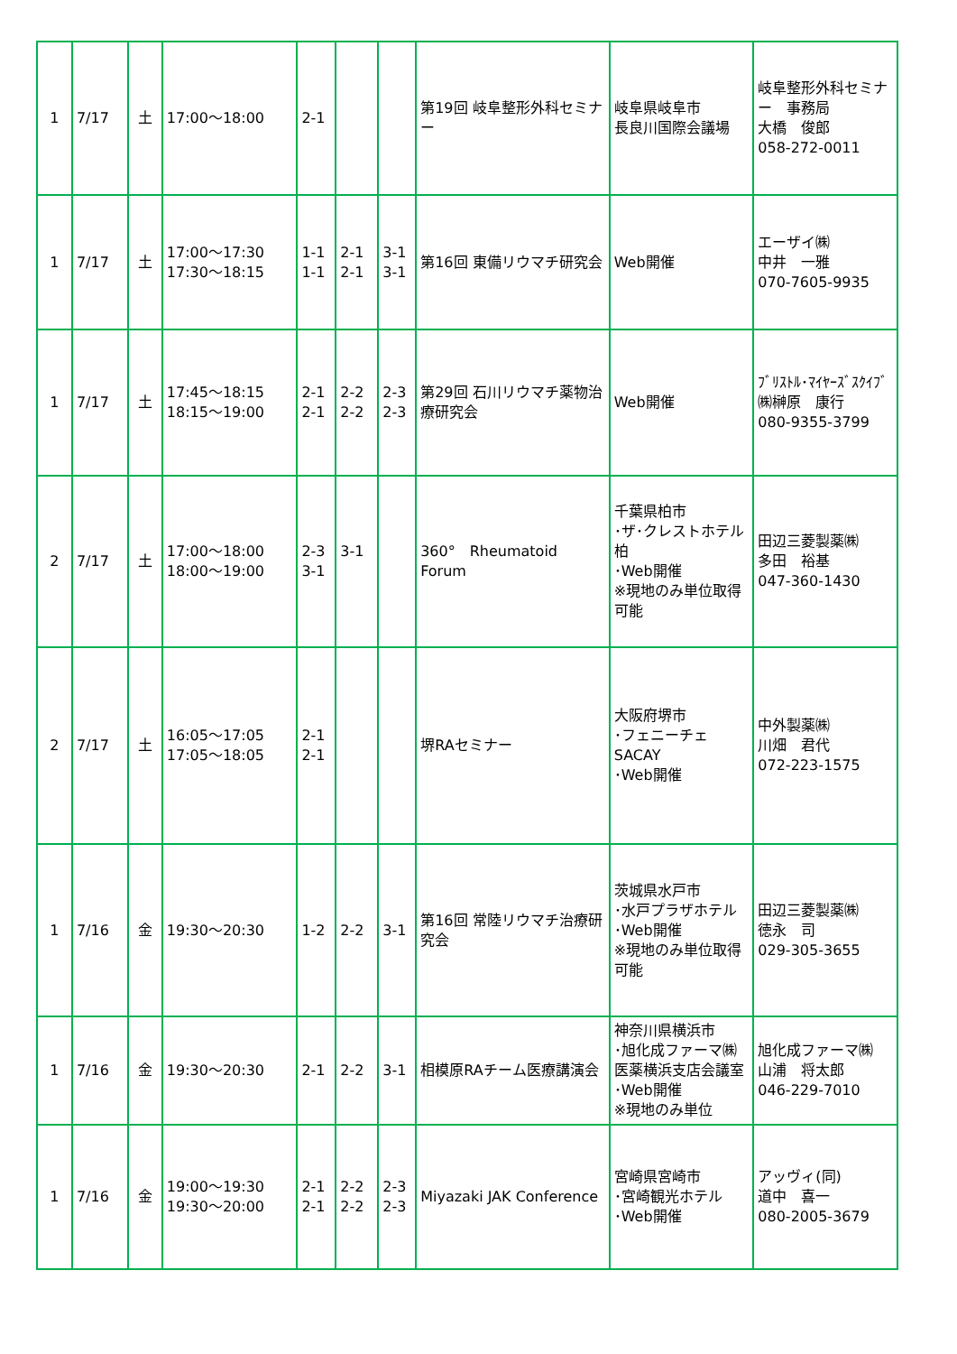| 1 | 7/17 | 土 | 17:00～18:00 | 2-1 | | | 第19回 岐阜整形外科セミナー | 岐阜県岐阜市 長良川国際会議場 | 岐阜整形外科セミナー 事務局 大橋 俊郎 058-272-0011 |
| 1 | 7/17 | 土 | 17:00～17:30 17:30～18:15 | 1-1 1-1 | 2-1 2-1 | 3-1 3-1 | 第16回 東備リウマチ研究会 | Web開催 | エーザイ㈱ 中井 一雅 070-7605-9935 |
| 1 | 7/17 | 土 | 17:45～18:15 18:15～19:00 | 2-1 2-1 | 2-2 2-2 | 2-3 2-3 | 第29回 石川リウマチ薬物治療研究会 | Web開催 | ﾌﾞﾘｽﾄﾙ･ﾏｲﾔｰｽﾞｽｸｲﾌﾞ㈱榊原 康行 080-9355-3799 |
| 2 | 7/17 | 土 | 17:00～18:00 18:00～19:00 | 2-3 3-1 | 3-1 | | 360° Rheumatoid Forum | 千葉県柏市 ･ザ･クレストホテル柏 ･Web開催 ※現地のみ単位取得可能 | 田辺三菱製薬㈱ 多田 裕基 047-360-1430 |
| 2 | 7/17 | 土 | 16:05～17:05 17:05～18:05 | 2-1 2-1 | | | 堺RAセミナー | 大阪府堺市 ･フェニーチェSACAY ･Web開催 | 中外製薬㈱ 川畑 君代 072-223-1575 |
| 1 | 7/16 | 金 | 19:30～20:30 | 1-2 | 2-2 | 3-1 | 第16回 常陸リウマチ治療研究会 | 茨城県水戸市 ･水戸プラザホテル ･Web開催 ※現地のみ単位取得可能 | 田辺三菱製薬㈱ 徳永 司 029-305-3655 |
| 1 | 7/16 | 金 | 19:30～20:30 | 2-1 | 2-2 | 3-1 | 相模原RAチーム医療講演会 | 神奈川県横浜市 ･旭化成ファーマ㈱ 医薬横浜支店会議室 ･Web開催 ※現地のみ単位 | 旭化成ファーマ㈱ 山浦 将太郎 046-229-7010 |
| 1 | 7/16 | 金 | 19:00～19:30 19:30～20:00 | 2-1 2-1 | 2-2 2-2 | 2-3 2-3 | Miyazaki JAK Conference | 宮崎県宮崎市 ･宮崎観光ホテル ･Web開催 | アッヴィ(同) 道中 喜一 080-2005-3679 |